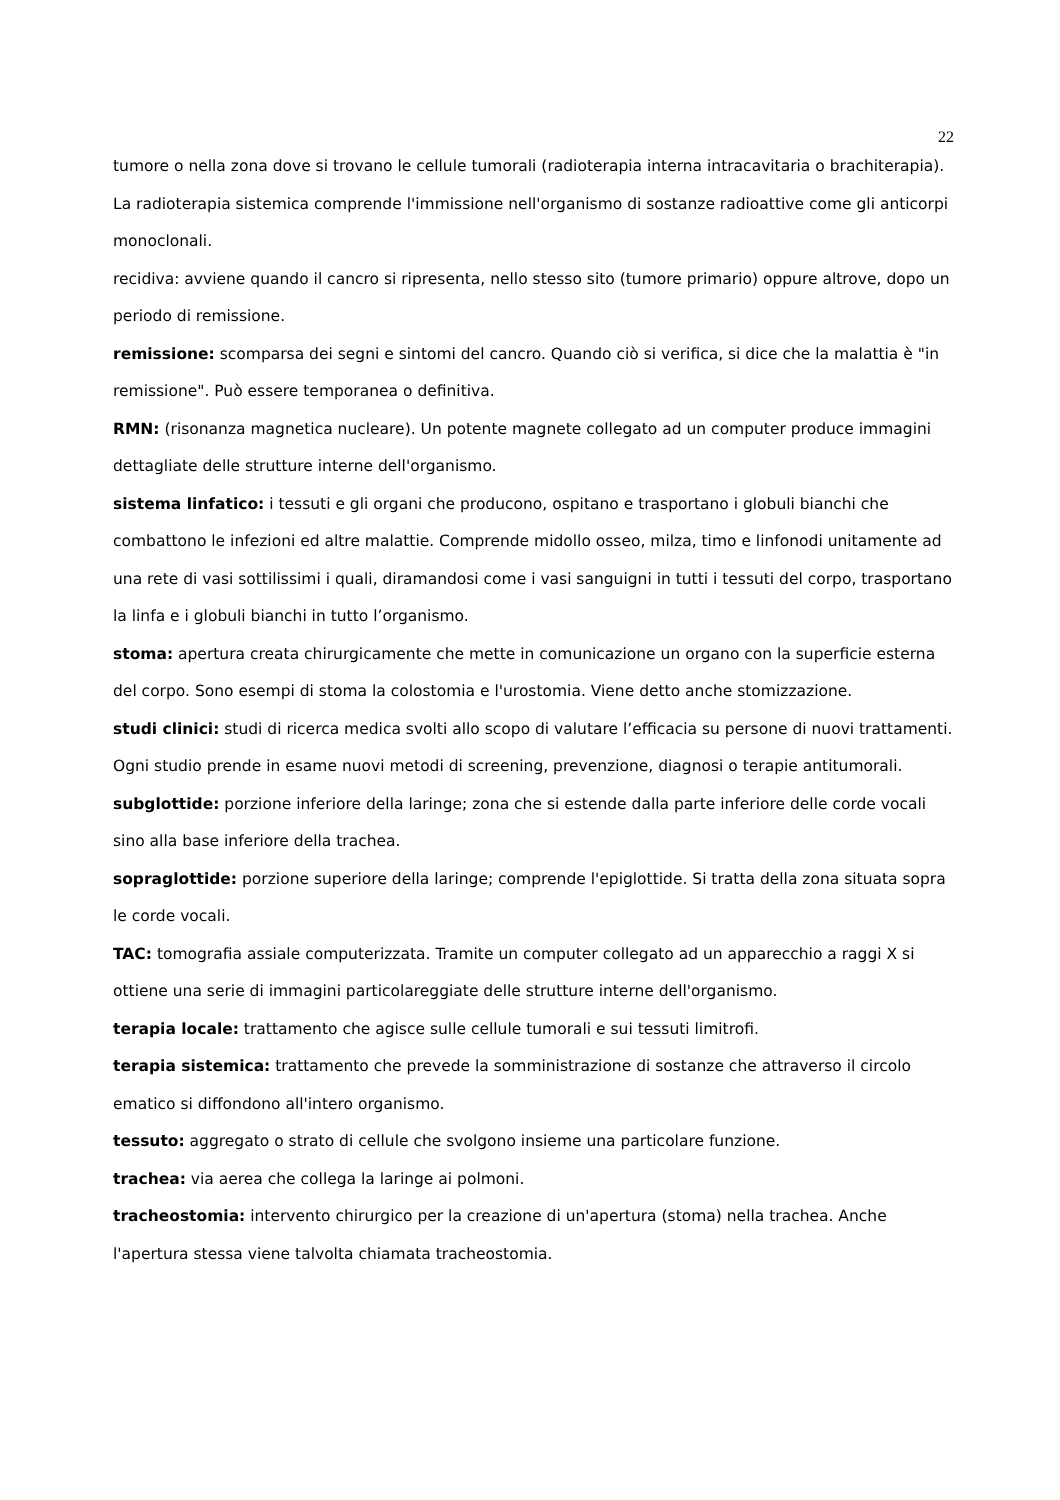22
tumore o nella zona dove si trovano le cellule tumorali (radioterapia interna intracavitaria o brachiterapia). La radioterapia sistemica comprende l'immissione nell'organismo di sostanze radioattive come gli anticorpi monoclonali.
recidiva: avviene quando il cancro si ripresenta, nello stesso sito (tumore primario) oppure altrove, dopo un periodo di remissione.
remissione: scomparsa dei segni e sintomi del cancro. Quando ciò si verifica, si dice che la malattia è "in remissione". Può essere temporanea o definitiva.
RMN: (risonanza magnetica nucleare). Un potente magnete collegato ad un computer produce immagini dettagliate delle strutture interne dell'organismo.
sistema linfatico: i tessuti e gli organi che producono, ospitano e trasportano i globuli bianchi che combattono le infezioni ed altre malattie. Comprende midollo osseo, milza, timo e linfonodi unitamente ad una rete di vasi sottilissimi i quali, diramandosi come i vasi sanguigni in tutti i tessuti del corpo, trasportano la linfa e i globuli bianchi in tutto l’organismo.
stoma: apertura creata chirurgicamente che mette in comunicazione un organo con la superficie esterna del corpo. Sono esempi di stoma la colostomia e l'urostomia. Viene detto anche stomizzazione.
studi clinici: studi di ricerca medica svolti allo scopo di valutare l’efficacia su persone di nuovi trattamenti. Ogni studio prende in esame nuovi metodi di screening, prevenzione, diagnosi o terapie antitumorali.
subglottide: porzione inferiore della laringe; zona che si estende dalla parte inferiore delle corde vocali sino alla base inferiore della trachea.
sopraglottide: porzione superiore della laringe; comprende l'epiglottide. Si tratta della zona situata sopra le corde vocali.
TAC: tomografia assiale computerizzata. Tramite un computer collegato ad un apparecchio a raggi X si ottiene una serie di immagini particolareggiate delle strutture interne dell'organismo.
terapia locale: trattamento che agisce sulle cellule tumorali e sui tessuti limitrofi.
terapia sistemica: trattamento che prevede la somministrazione di sostanze che attraverso il circolo ematico si diffondono all'intero organismo.
tessuto: aggregato o strato di cellule che svolgono insieme una particolare funzione.
trachea: via aerea che collega la laringe ai polmoni.
tracheostomia: intervento chirurgico per la creazione di un'apertura (stoma) nella trachea. Anche l'apertura stessa viene talvolta chiamata tracheostomia.